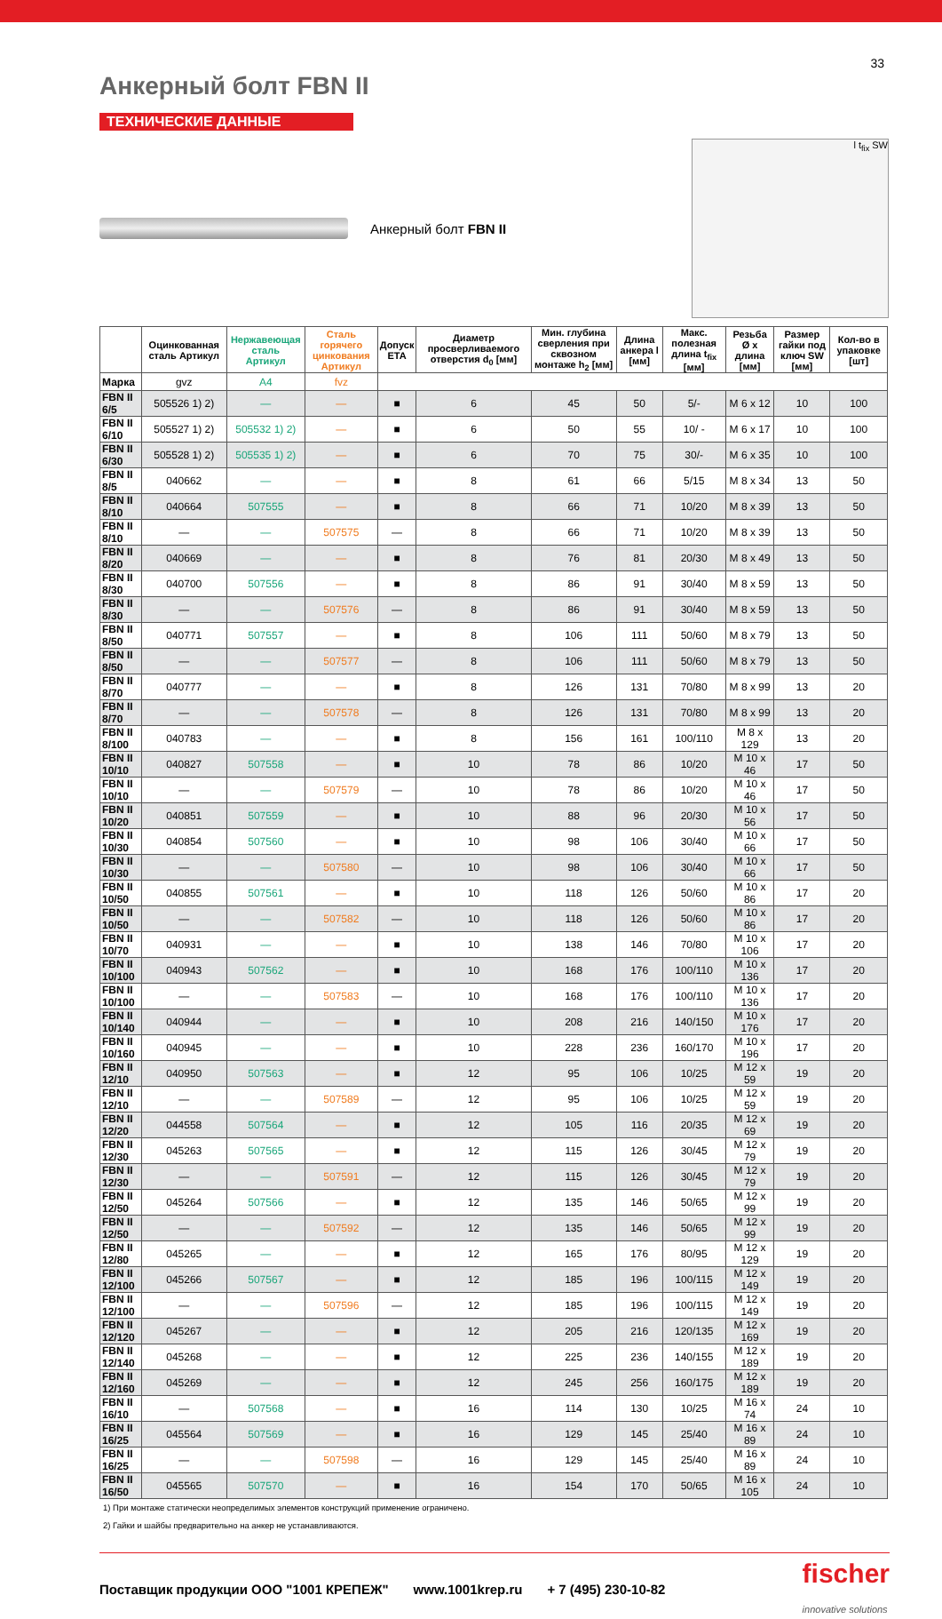33
Анкерный болт FBN II
ТЕХНИЧЕСКИЕ ДАННЫЕ
Анкерный болт FBN II
l t<sub>fix</sub> SW
| | Оцинкованная сталь Артикул | Нержавеющая сталь Артикул | Сталь горячего цинкования Артикул | Допуск ETA | Диаметр просверливаемого отверстия d<sub>0</sub> [мм] | Мин. глубина сверления при сквозном монтаже h<sub>2</sub> [мм] | Длина анкера l [мм] | Макс. полезная длина t<sub>fix</sub> [мм] | Резьба Ø x длина [мм] | Размер гайки под ключ SW [мм] | Кол-во в упаковке [шт] |
| --- | --- | --- | --- | --- | --- | --- | --- | --- | --- | --- | --- |
| Марка | gvz | A4 | fvz | | | | | | | | |
| FBN II 6/5 | 505526 1) 2) | — | — | ■ | 6 | 45 | 50 | 5/- | M 6 x 12 | 10 | 100 |
| FBN II 6/10 | 505527 1) 2) | 505532 1) 2) | — | ■ | 6 | 50 | 55 | 10/ - | M 6 x 17 | 10 | 100 |
| FBN II 6/30 | 505528 1) 2) | 505535 1) 2) | — | ■ | 6 | 70 | 75 | 30/- | M 6 x 35 | 10 | 100 |
| FBN II 8/5 | 040662 | — | — | ■ | 8 | 61 | 66 | 5/15 | M 8 x 34 | 13 | 50 |
| FBN II 8/10 | 040664 | 507555 | — | ■ | 8 | 66 | 71 | 10/20 | M 8 x 39 | 13 | 50 |
| FBN II 8/10 | — | — | 507575 | — | 8 | 66 | 71 | 10/20 | M 8 x 39 | 13 | 50 |
| FBN II 8/20 | 040669 | — | — | ■ | 8 | 76 | 81 | 20/30 | M 8 x 49 | 13 | 50 |
| FBN II 8/30 | 040700 | 507556 | — | ■ | 8 | 86 | 91 | 30/40 | M 8 x 59 | 13 | 50 |
| FBN II 8/30 | — | — | 507576 | — | 8 | 86 | 91 | 30/40 | M 8 x 59 | 13 | 50 |
| FBN II 8/50 | 040771 | 507557 | — | ■ | 8 | 106 | 111 | 50/60 | M 8 x 79 | 13 | 50 |
| FBN II 8/50 | — | — | 507577 | — | 8 | 106 | 111 | 50/60 | M 8 x 79 | 13 | 50 |
| FBN II 8/70 | 040777 | — | — | ■ | 8 | 126 | 131 | 70/80 | M 8 x 99 | 13 | 20 |
| FBN II 8/70 | — | — | 507578 | — | 8 | 126 | 131 | 70/80 | M 8 x 99 | 13 | 20 |
| FBN II 8/100 | 040783 | — | — | ■ | 8 | 156 | 161 | 100/110 | M 8 x 129 | 13 | 20 |
| FBN II 10/10 | 040827 | 507558 | — | ■ | 10 | 78 | 86 | 10/20 | M 10 x 46 | 17 | 50 |
| FBN II 10/10 | — | — | 507579 | — | 10 | 78 | 86 | 10/20 | M 10 x 46 | 17 | 50 |
| FBN II 10/20 | 040851 | 507559 | — | ■ | 10 | 88 | 96 | 20/30 | M 10 x 56 | 17 | 50 |
| FBN II 10/30 | 040854 | 507560 | — | ■ | 10 | 98 | 106 | 30/40 | M 10 x 66 | 17 | 50 |
| FBN II 10/30 | — | — | 507580 | — | 10 | 98 | 106 | 30/40 | M 10 x 66 | 17 | 50 |
| FBN II 10/50 | 040855 | 507561 | — | ■ | 10 | 118 | 126 | 50/60 | M 10 x 86 | 17 | 20 |
| FBN II 10/50 | — | — | 507582 | — | 10 | 118 | 126 | 50/60 | M 10 x 86 | 17 | 20 |
| FBN II 10/70 | 040931 | — | — | ■ | 10 | 138 | 146 | 70/80 | M 10 x 106 | 17 | 20 |
| FBN II 10/100 | 040943 | 507562 | — | ■ | 10 | 168 | 176 | 100/110 | M 10 x 136 | 17 | 20 |
| FBN II 10/100 | — | — | 507583 | — | 10 | 168 | 176 | 100/110 | M 10 x 136 | 17 | 20 |
| FBN II 10/140 | 040944 | — | — | ■ | 10 | 208 | 216 | 140/150 | M 10 x 176 | 17 | 20 |
| FBN II 10/160 | 040945 | — | — | ■ | 10 | 228 | 236 | 160/170 | M 10 x 196 | 17 | 20 |
| FBN II 12/10 | 040950 | 507563 | — | ■ | 12 | 95 | 106 | 10/25 | M 12 x 59 | 19 | 20 |
| FBN II 12/10 | — | — | 507589 | — | 12 | 95 | 106 | 10/25 | M 12 x 59 | 19 | 20 |
| FBN II 12/20 | 044558 | 507564 | — | ■ | 12 | 105 | 116 | 20/35 | M 12 x 69 | 19 | 20 |
| FBN II 12/30 | 045263 | 507565 | — | ■ | 12 | 115 | 126 | 30/45 | M 12 x 79 | 19 | 20 |
| FBN II 12/30 | — | — | 507591 | — | 12 | 115 | 126 | 30/45 | M 12 x 79 | 19 | 20 |
| FBN II 12/50 | 045264 | 507566 | — | ■ | 12 | 135 | 146 | 50/65 | M 12 x 99 | 19 | 20 |
| FBN II 12/50 | — | — | 507592 | — | 12 | 135 | 146 | 50/65 | M 12 x 99 | 19 | 20 |
| FBN II 12/80 | 045265 | — | — | ■ | 12 | 165 | 176 | 80/95 | M 12 x 129 | 19 | 20 |
| FBN II 12/100 | 045266 | 507567 | — | ■ | 12 | 185 | 196 | 100/115 | M 12 x 149 | 19 | 20 |
| FBN II 12/100 | — | — | 507596 | — | 12 | 185 | 196 | 100/115 | M 12 x 149 | 19 | 20 |
| FBN II 12/120 | 045267 | — | — | ■ | 12 | 205 | 216 | 120/135 | M 12 x 169 | 19 | 20 |
| FBN II 12/140 | 045268 | — | — | ■ | 12 | 225 | 236 | 140/155 | M 12 x 189 | 19 | 20 |
| FBN II 12/160 | 045269 | — | — | ■ | 12 | 245 | 256 | 160/175 | M 12 x 189 | 19 | 20 |
| FBN II 16/10 | — | 507568 | — | ■ | 16 | 114 | 130 | 10/25 | M 16 x 74 | 24 | 10 |
| FBN II 16/25 | 045564 | 507569 | — | ■ | 16 | 129 | 145 | 25/40 | M 16 x 89 | 24 | 10 |
| FBN II 16/25 | — | — | 507598 | — | 16 | 129 | 145 | 25/40 | M 16 x 89 | 24 | 10 |
| FBN II 16/50 | 045565 | 507570 | — | ■ | 16 | 154 | 170 | 50/65 | M 16 x 105 | 24 | 10 |
1) При монтаже статически неопределимых элементов конструкций применение ограничено.
2) Гайки и шайбы предварительно на анкер не устанавливаются.
Поставщик продукции ООО "1001 КРЕПЕЖ" www.1001krep.ru + 7 (495) 230-10-82 fischer
innovative solutions